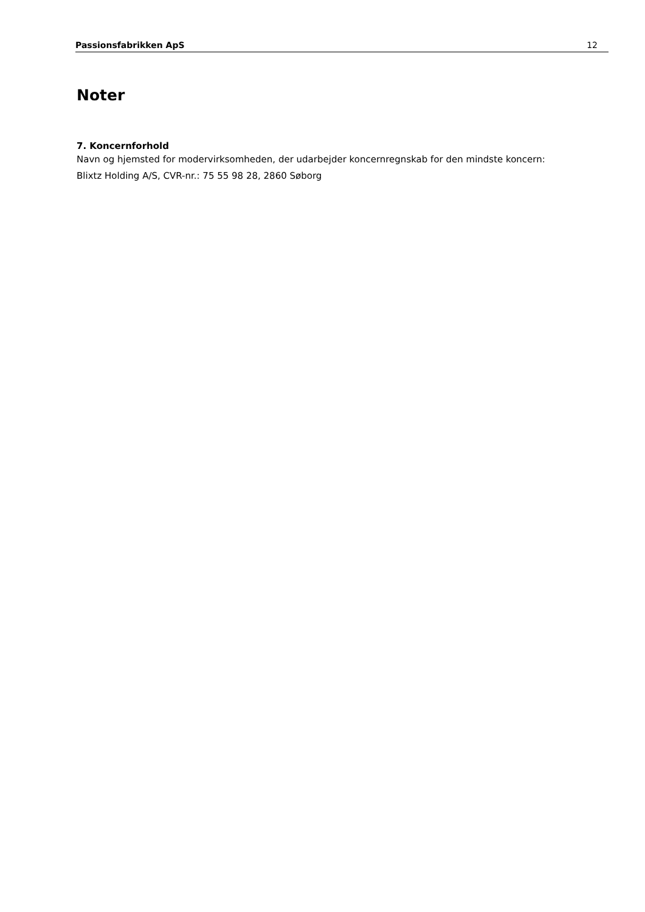Passionsfabrikken ApS 12
Noter
7. Koncernforhold
Navn og hjemsted for modervirksomheden, der udarbejder koncernregnskab for den mindste koncern:
Blixtz Holding A/S, CVR-nr.: 75 55 98 28, 2860 Søborg